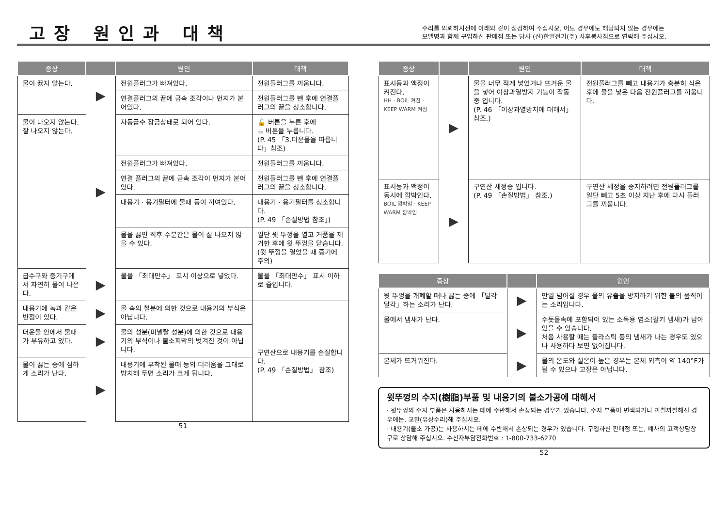고장 원인과 대책
수리를 의뢰하시전에 아래와 같이 점검하여 주십시오. 어느 경우에도 해당되지 않는 경우에는
모델명과 함께 구입하신 판매점 또는 당사 (신)한일전기(주) 사후봉사점으로 연락해 주십시오.
| 증상 | | 원인 | 대책 |
| --- | --- | --- | --- |
| 물이 끓지 않는다. | ▶ | 전원플러그가 빠져있다. | 전원플러그를 끼웁니다. |
| | | 연결플러그의 끝에 금속 조각이나 먼지가 붙어있다. | 전원플러그를 뺀 후에 연결플러그의 끝을 청소합니다. |
| 물이 나오지 않는다. 잘 나오지 않는다. | ▶ | 자동급수 잠금상태로 되어 있다. | 🔓 버튼을 누른 후에 ☕ 버튼을 누릅니다. (P. 45 「3.더운물을 따릅니다」참조) |
| | | 전원플러그가 빠져있다. | 전원플러그를 끼웁니다. |
| | | 연결 플러그의 끝에 금속 조각이 먼지가 붙어있다. | 전원플러그를 뺀 후에 연결플러그의 끝을 청소합니다. |
| | | 내용기 · 용기필터에 물때 등이 끼여있다. | 내용기 · 용기필터를 청소합니다. (P. 49 「손질방법 참조」) |
| | | 물을 끓인 직후 수분간은 물이 잘 나오지 않을 수 있다. | 일단 윗 뚜껑을 열고 거품을 제거한 후에 윗 뚜껑을 닫습니다. (윗 뚜껑을 열었을 때 증기에 주의) |
| 급수구와 증기구에서 자연히 물이 나온다. | ▶ | 물을 「최대만수」 표시 이상으로 넣었다. | 물을 「최대만수」 표시 이하로 줄입니다. |
| 내용기에 녹과 같은 반점이 있다. | ▶ | 물 속의 철분에 의한 것으로 내용기의 부식은 아닙니다. | 구연산으로 내용기를 손질합니다. (P. 49 「손질방법」 참조) |
| 더운물 안에서 물때가 부유하고 있다. | ▶ | 물의 성분(미넬랄 성분)에 의한 것으로 내용기의 부식이나 불소피막의 벗겨진 것이 아닙니다. | |
| 물이 끓는 중에 심하게 소리가 난다. | ▶ | 내용기에 부착된 물때 등의 더러움을 그대로 방치해 두면 소리가 크게 됩니다. | |
51
| 증상 | | 원인 | 대책 |
| --- | --- | --- | --- |
| 표시등과 액정이 켜진다. HH · BOIL 켜짐 · KEEP WARM 켜짐 | ▶ | 물을 너무 적게 넣었거나 뜨거운 물을 넣어 이상과열방지 기능이 작동 중 입니다. (P. 46 「이상과열방지에 대해서」 참조.) | 전원플러그를 빼고 내용기가 충분히 식은 후에 물을 넣은 다음 전원플러그를 끼웁니다. |
| 표시등과 액정이 동시에 깜박인다. BOIL 깜박임 · KEEP WARM 깜박임 | ▶ | 구연산 세정중 입니다. (P. 49 「손질방법」 참조.) | 구연산 세정을 중지하려면 전원플러그를 일단 빼고 5초 이상 지난 후에 다시 플러그를 끼웁니다. |
| 증상 | | 원인 |
| --- | --- | --- |
| 윗 뚜껑을 개폐할 때나 끓는 중에 「달각달각」하는 소리가 난다. | ▶ | 만일 넘어질 경우 물의 유출을 방지하기 위한 볼의 움직이는 소리입니다. |
| 물에서 냄새가 난다. | ▶ | 수돗물속에 포함되어 있는 소독용 염소(칼키 냄새)가 남아 있을 수 있습니다. 처음 사용할 때는 플라스틱 등의 냄새가 나는 경우도 있으나 사용하다 보면 없어집니다. |
| 본체가 뜨거워진다. | ▶ | 물의 온도와 실온이 높은 경우는 본체 외측이 약 140°F가 될 수 있으나 고장은 아닙니다. |
윗뚜껑의 수지(樹脂)부품 및 내용기의 불소가공에 대해서
· 윗뚜껑의 수지 부품은 사용하시는 데에 수반해서 손상되는 경우가 있습니다. 수지 부품이 변색되거나 까칠까칠해진 경우에는, 교환(유상수리)해 주십시오.
· 내용기(불소 가공)는 사용하시는 데에 수반해서 손상되는 경우가 있습니다. 구입하신 판매점 또는, 폐사의 고객상담창구로 상담해 주십시오. 수신자부담전화번호 : 1-800-733-6270
52